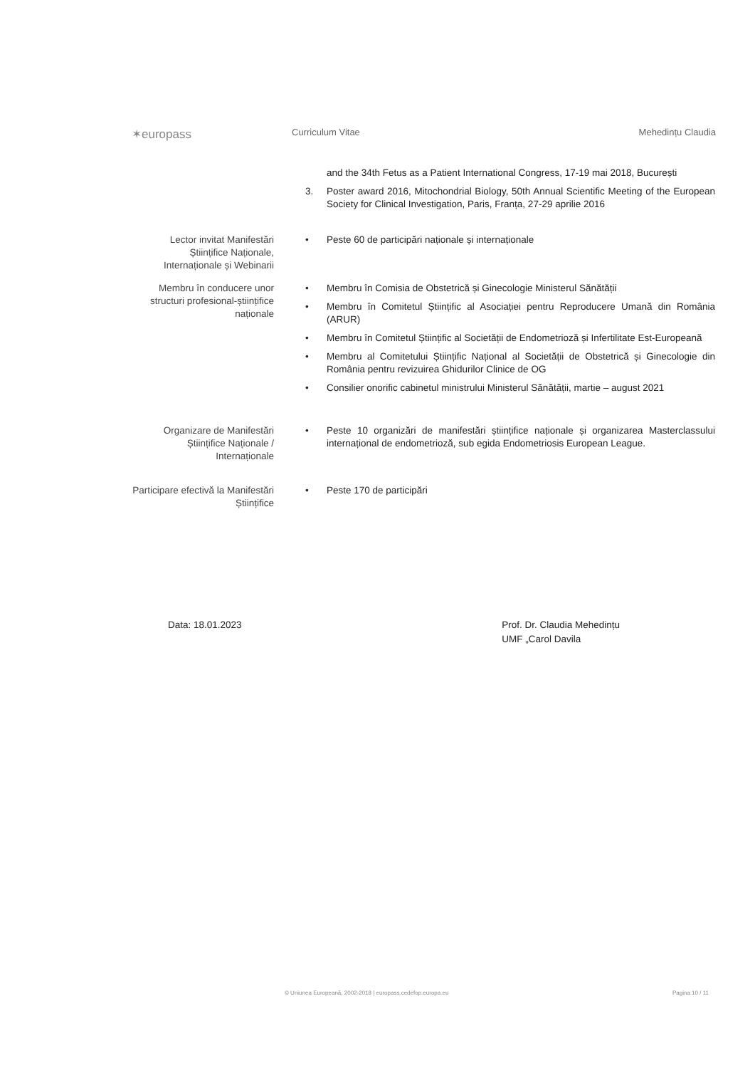✶europass
Curriculum Vitae Mehedințu Claudia
and the 34th Fetus as a Patient International Congress, 17-19 mai 2018, București
3. Poster award 2016, Mitochondrial Biology, 50th Annual Scientific Meeting of the European Society for Clinical Investigation, Paris, Franța, 27-29 aprilie 2016
Lector invitat Manifestări Științifice Naționale, Internaționale și Webinarii
• Peste 60 de participări naționale și internaționale
Membru în conducere unor structuri profesional-științifice naționale
• Membru în Comisia de Obstetrică și Ginecologie Ministerul Sănătății
• Membru în Comitetul Științific al Asociației pentru Reproducere Umană din România (ARUR)
• Membru în Comitetul Științific al Societății de Endometrioză și Infertilitate Est-Europeană
• Membru al Comitetului Științific Național al Societății de Obstetrică și Ginecologie din România pentru revizuirea Ghidurilor Clinice de OG
• Consilier onorific cabinetul ministrului Ministerul Sănătății, martie – august 2021
Organizare de Manifestări Științifice Naționale / Internaționale
• Peste 10 organizări de manifestări științifice naționale și organizarea Masterclassului internațional de endometrioză, sub egida Endometriosis European League.
Participare efectivă la Manifestări Științifice
• Peste 170 de participări
Data: 18.01.2023 Prof. Dr. Claudia Mehedințu
UMF „Carol Davila
© Uniunea Europeană, 2002-2018 | europass.cedefop.europa.eu Pagina 10 / 11